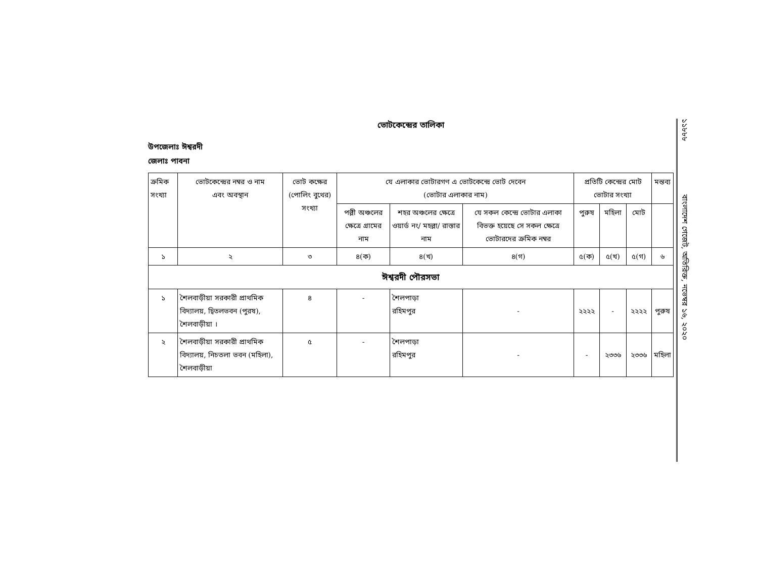ভোটকেন্দ্রের তালিকা
উপজেলাঃ ঈশ্বরদী
জেলাঃ পাবনা
| ক্রমিক সংখ্যা | ভোটকেন্দ্রের নম্বর ও নাম এবং অবস্থান | ভোট কক্ষের (পোলিং বুথের) সংখ্যা | যে এলাকার ভোটারগণ এ ভোটকেন্দ্রে ভোট দেবেন (ভোটার এলাকার নাম) | | | প্রতিটি কেন্দ্রের মোট ভোটার সংখ্যা | | | মন্তব্য |
| --- | --- | --- | --- | --- | --- | --- | --- | --- | --- |
| | | | পল্লী অঞ্চলের ক্ষেত্রে গ্রামের নাম | শহর অঞ্চলের ক্ষেত্রে ওয়ার্ড নং/ মহল্লা/ রাস্তার নাম | যে সকল কেন্দ্রে ভোটার এলাকা বিভক্ত হয়েছে সে সকল ক্ষেত্রে ভোটারদের ক্রমিক নম্বর | পুরুষ | মহিলা | মোট | |
| ১ | ২ | ৩ | ৪(ক) | ৪(খ) | ৪(গ) | ৫(ক) | ৫(খ) | ৫(গ) | ৬ |
| ঈশ্বরদী পৌরসভা | | | | | | | | | |
| ১ | শৈলবাড়ীয়া সরকারী প্রাথমিক বিদ্যালয়, দ্বিতলভবন (পুরষ), শৈলবাড়ীয়া । | ৪ | - | শৈলপাড়া রহিমপুর | - | ২২২২ | - | ২২২২ | পুরুষ |
| ২ | শৈলবাড়ীয়া সরকারী প্রাথমিক বিদ্যালয়, নিচতলা ভবন (মহিলা), শৈলবাড়ীয়া | ৫ | - | শৈলপাড়া রহিমপুর | - | - | ২৩৩৬ | ২৩৩৬ | মহিলা |
১১৮৮৮ বাংলাদেশ গেজেট, অতিরিক্ত, নভেম্বর ১৬, ২০২০